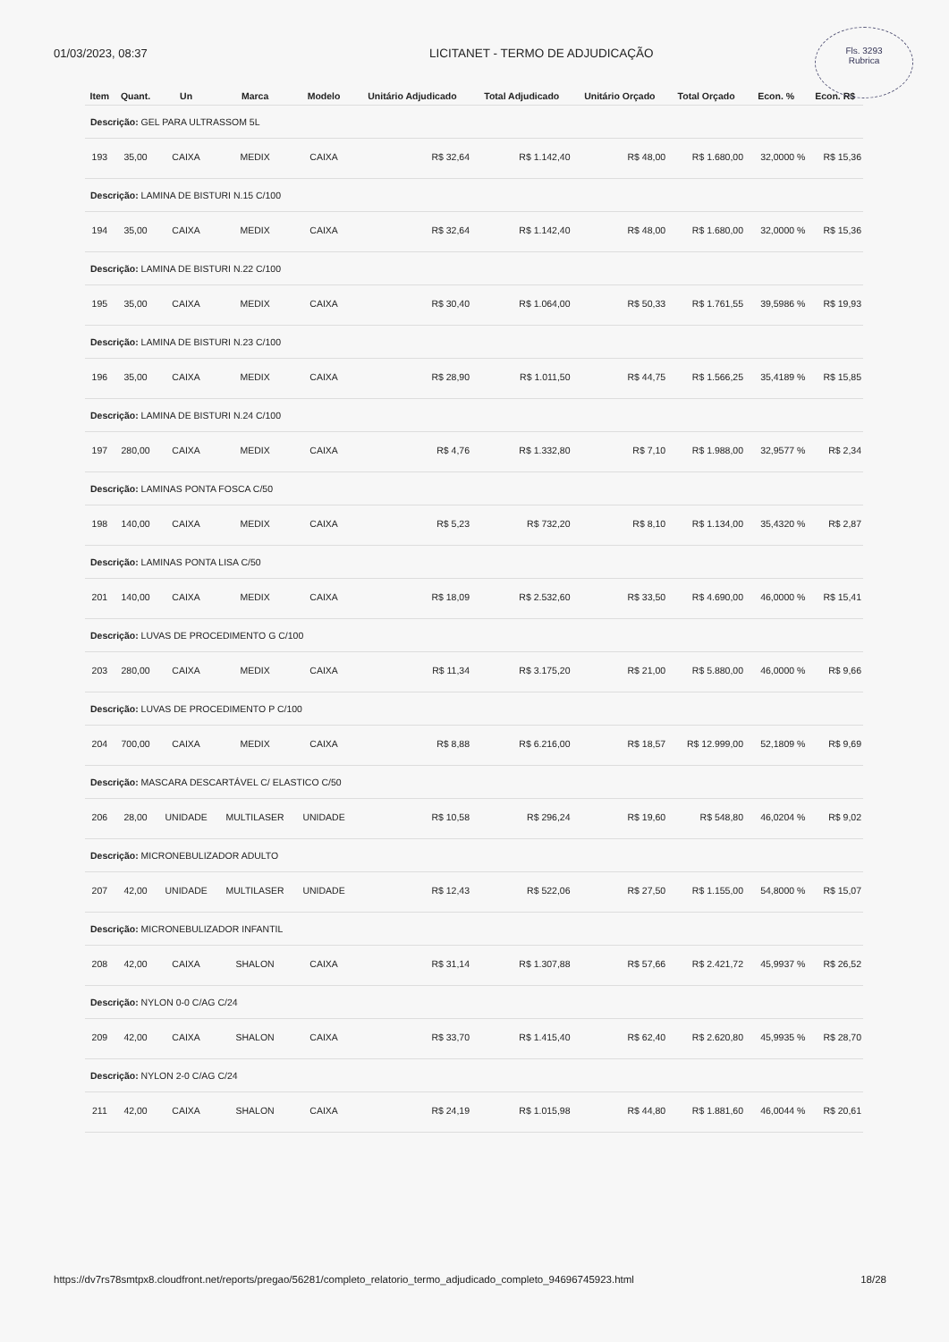01/03/2023, 08:37 LICITANET - TERMO DE ADJUDICAÇÃO
Fls. 3293
Rubrica
| Item | Quant. | Un | Marca | Modelo | Unitário Adjudicado | Total Adjudicado | Unitário Orçado | Total Orçado | Econ. % | Econ. R$ |
| --- | --- | --- | --- | --- | --- | --- | --- | --- | --- | --- |
| Descrição: GEL PARA ULTRASSOM 5L | | | | | | | | | | |
| 193 | 35,00 | CAIXA | MEDIX | CAIXA | R$ 32,64 | R$ 1.142,40 | R$ 48,00 | R$ 1.680,00 | 32,0000 % | R$ 15,36 |
| Descrição: LAMINA DE BISTURI N.15 C/100 | | | | | | | | | | |
| 194 | 35,00 | CAIXA | MEDIX | CAIXA | R$ 32,64 | R$ 1.142,40 | R$ 48,00 | R$ 1.680,00 | 32,0000 % | R$ 15,36 |
| Descrição: LAMINA DE BISTURI N.22 C/100 | | | | | | | | | | |
| 195 | 35,00 | CAIXA | MEDIX | CAIXA | R$ 30,40 | R$ 1.064,00 | R$ 50,33 | R$ 1.761,55 | 39,5986 % | R$ 19,93 |
| Descrição: LAMINA DE BISTURI N.23 C/100 | | | | | | | | | | |
| 196 | 35,00 | CAIXA | MEDIX | CAIXA | R$ 28,90 | R$ 1.011,50 | R$ 44,75 | R$ 1.566,25 | 35,4189 % | R$ 15,85 |
| Descrição: LAMINA DE BISTURI N.24 C/100 | | | | | | | | | | |
| 197 | 280,00 | CAIXA | MEDIX | CAIXA | R$ 4,76 | R$ 1.332,80 | R$ 7,10 | R$ 1.988,00 | 32,9577 % | R$ 2,34 |
| Descrição: LAMINAS PONTA FOSCA C/50 | | | | | | | | | | |
| 198 | 140,00 | CAIXA | MEDIX | CAIXA | R$ 5,23 | R$ 732,20 | R$ 8,10 | R$ 1.134,00 | 35,4320 % | R$ 2,87 |
| Descrição: LAMINAS PONTA LISA C/50 | | | | | | | | | | |
| 201 | 140,00 | CAIXA | MEDIX | CAIXA | R$ 18,09 | R$ 2.532,60 | R$ 33,50 | R$ 4.690,00 | 46,0000 % | R$ 15,41 |
| Descrição: LUVAS DE PROCEDIMENTO G C/100 | | | | | | | | | | |
| 203 | 280,00 | CAIXA | MEDIX | CAIXA | R$ 11,34 | R$ 3.175,20 | R$ 21,00 | R$ 5.880,00 | 46,0000 % | R$ 9,66 |
| Descrição: LUVAS DE PROCEDIMENTO P C/100 | | | | | | | | | | |
| 204 | 700,00 | CAIXA | MEDIX | CAIXA | R$ 8,88 | R$ 6.216,00 | R$ 18,57 | R$ 12.999,00 | 52,1809 % | R$ 9,69 |
| Descrição: MASCARA DESCARTÁVEL C/ ELASTICO C/50 | | | | | | | | | | |
| 206 | 28,00 | UNIDADE | MULTILASER | UNIDADE | R$ 10,58 | R$ 296,24 | R$ 19,60 | R$ 548,80 | 46,0204 % | R$ 9,02 |
| Descrição: MICRONEBULIZADOR ADULTO | | | | | | | | | | |
| 207 | 42,00 | UNIDADE | MULTILASER | UNIDADE | R$ 12,43 | R$ 522,06 | R$ 27,50 | R$ 1.155,00 | 54,8000 % | R$ 15,07 |
| Descrição: MICRONEBULIZADOR INFANTIL | | | | | | | | | | |
| 208 | 42,00 | CAIXA | SHALON | CAIXA | R$ 31,14 | R$ 1.307,88 | R$ 57,66 | R$ 2.421,72 | 45,9937 % | R$ 26,52 |
| Descrição: NYLON 0-0 C/AG C/24 | | | | | | | | | | |
| 209 | 42,00 | CAIXA | SHALON | CAIXA | R$ 33,70 | R$ 1.415,40 | R$ 62,40 | R$ 2.620,80 | 45,9935 % | R$ 28,70 |
| Descrição: NYLON 2-0 C/AG C/24 | | | | | | | | | | |
| 211 | 42,00 | CAIXA | SHALON | CAIXA | R$ 24,19 | R$ 1.015,98 | R$ 44,80 | R$ 1.881,60 | 46,0044 % | R$ 20,61 |
https://dv7rs78smtpx8.cloudfront.net/reports/pregao/56281/completo_relatorio_termo_adjudicado_completo_94696745923.html 18/28